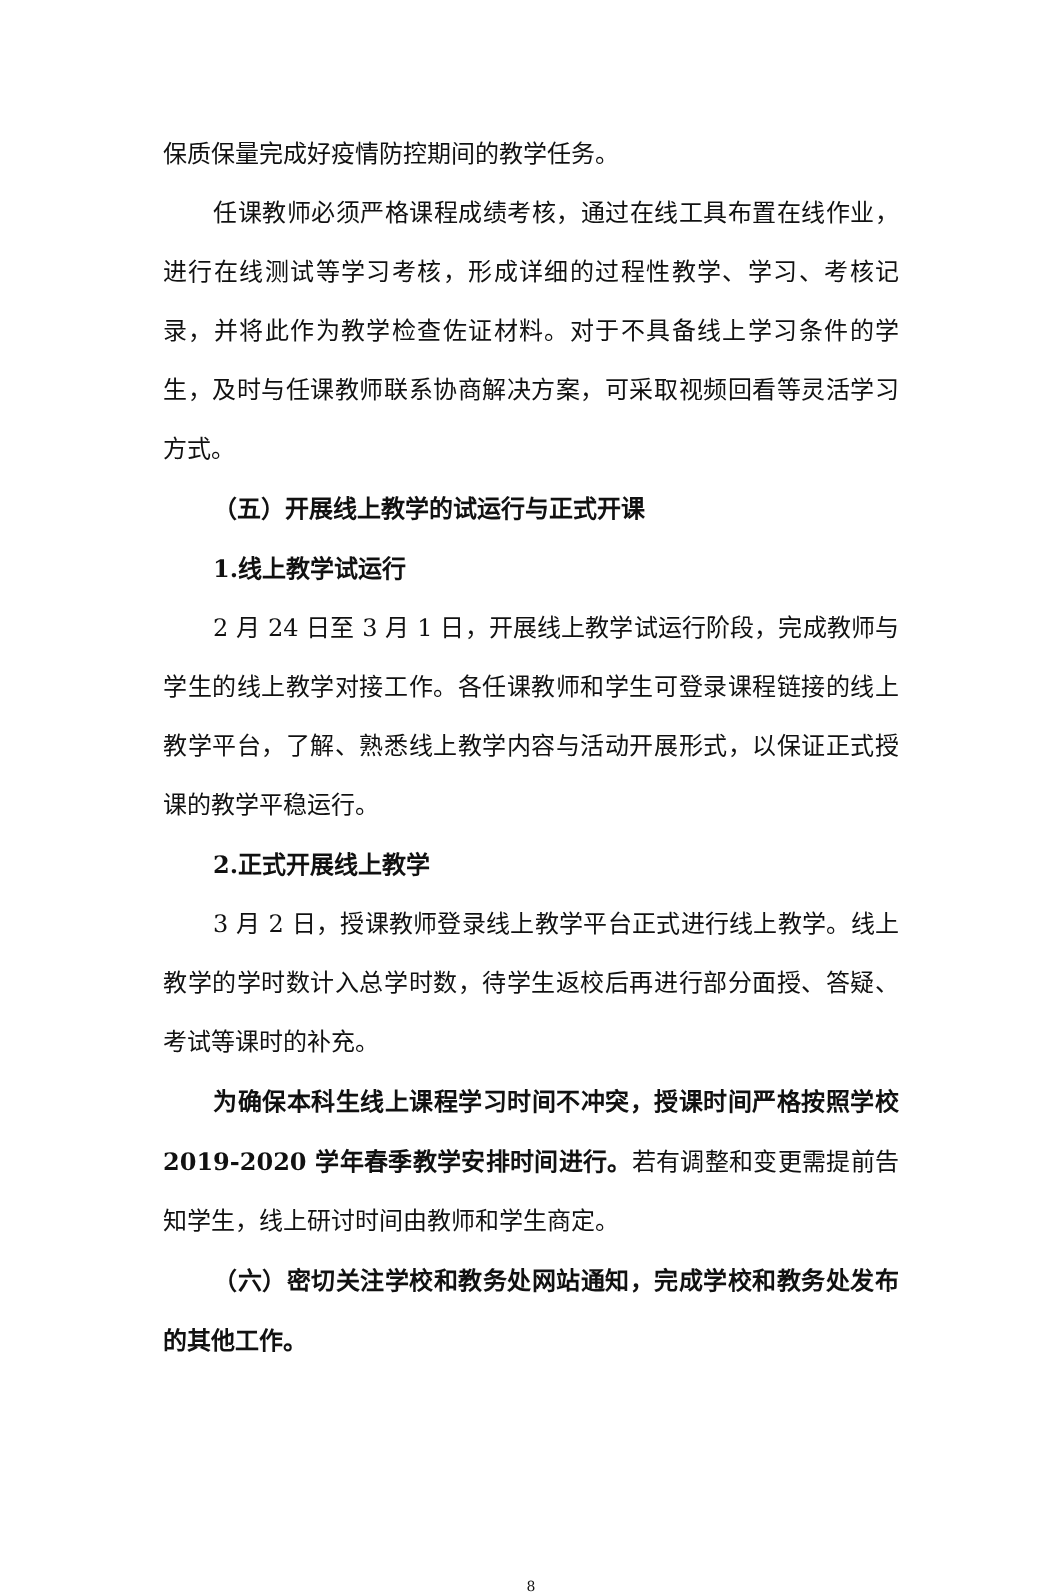保质保量完成好疫情防控期间的教学任务。
任课教师必须严格课程成绩考核，通过在线工具布置在线作业，进行在线测试等学习考核，形成详细的过程性教学、学习、考核记录，并将此作为教学检查佐证材料。对于不具备线上学习条件的学生，及时与任课教师联系协商解决方案，可采取视频回看等灵活学习方式。
（五）开展线上教学的试运行与正式开课
1.线上教学试运行
2 月 24 日至 3 月 1 日，开展线上教学试运行阶段，完成教师与学生的线上教学对接工作。各任课教师和学生可登录课程链接的线上教学平台，了解、熟悉线上教学内容与活动开展形式，以保证正式授课的教学平稳运行。
2.正式开展线上教学
3 月 2 日，授课教师登录线上教学平台正式进行线上教学。线上教学的学时数计入总学时数，待学生返校后再进行部分面授、答疑、考试等课时的补充。
为确保本科生线上课程学习时间不冲突，授课时间严格按照学校 2019-2020 学年春季教学安排时间进行。若有调整和变更需提前告知学生，线上研讨时间由教师和学生商定。
（六）密切关注学校和教务处网站通知，完成学校和教务处发布的其他工作。
8